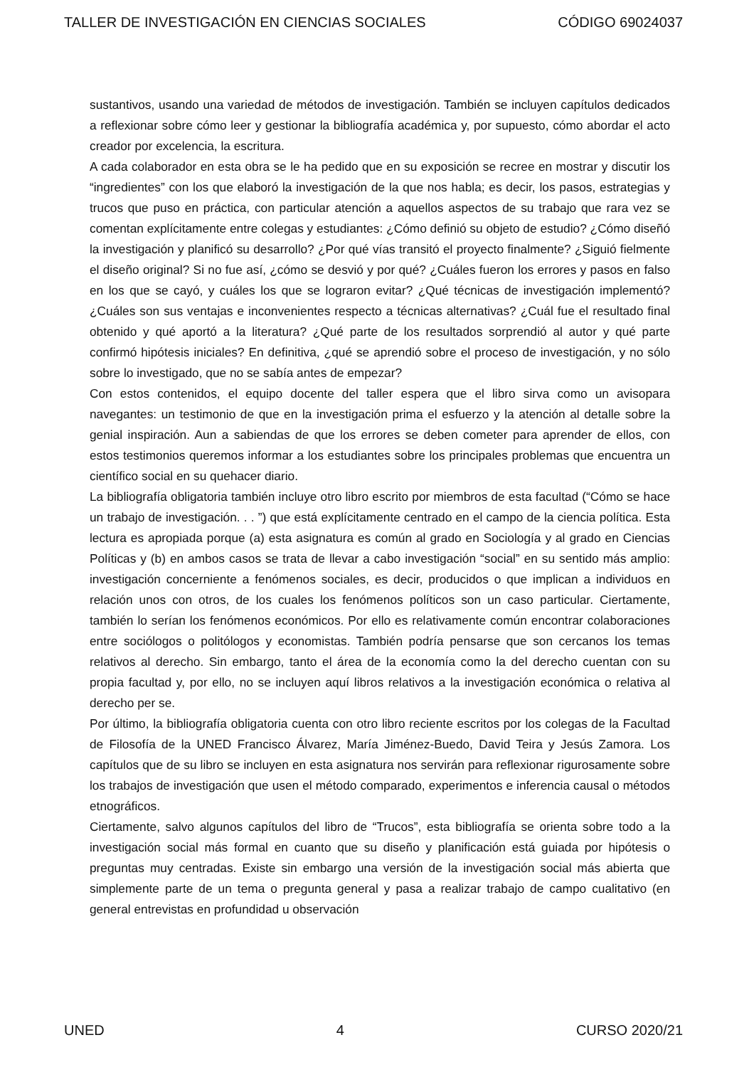TALLER DE INVESTIGACIÓN EN CIENCIAS SOCIALES CÓDIGO 69024037
sustantivos, usando una variedad de métodos de investigación. También se incluyen capítulos dedicados a reflexionar sobre cómo leer y gestionar la bibliografía académica y, por supuesto, cómo abordar el acto creador por excelencia, la escritura.
A cada colaborador en esta obra se le ha pedido que en su exposición se recree en mostrar y discutir los “ingredientes” con los que elaboró la investigación de la que nos habla; es decir, los pasos, estrategias y trucos que puso en práctica, con particular atención a aquellos aspectos de su trabajo que rara vez se comentan explícitamente entre colegas y estudiantes: ¿Cómo definió su objeto de estudio? ¿Cómo diseñó la investigación y planificó su desarrollo? ¿Por qué vías transitó el proyecto finalmente? ¿Siguió fielmente el diseño original? Si no fue así, ¿cómo se desvió y por qué? ¿Cuáles fueron los errores y pasos en falso en los que se cayó, y cuáles los que se lograron evitar? ¿Qué técnicas de investigación implementó? ¿Cuáles son sus ventajas e inconvenientes respecto a técnicas alternativas? ¿Cuál fue el resultado final obtenido y qué aportó a la literatura? ¿Qué parte de los resultados sorprendió al autor y qué parte confirmó hipótesis iniciales? En definitiva, ¿qué se aprendió sobre el proceso de investigación, y no sólo sobre lo investigado, que no se sabía antes de empezar?
Con estos contenidos, el equipo docente del taller espera que el libro sirva como un avisopara navegantes: un testimonio de que en la investigación prima el esfuerzo y la atención al detalle sobre la genial inspiración. Aun a sabiendas de que los errores se deben cometer para aprender de ellos, con estos testimonios queremos informar a los estudiantes sobre los principales problemas que encuentra un científico social en su quehacer diario.
La bibliografía obligatoria también incluye otro libro escrito por miembros de esta facultad (“Cómo se hace un trabajo de investigación. . . ”) que está explícitamente centrado en el campo de la ciencia política. Esta lectura es apropiada porque (a) esta asignatura es común al grado en Sociología y al grado en Ciencias Políticas y (b) en ambos casos se trata de llevar a cabo investigación “social” en su sentido más amplio: investigación concerniente a fenómenos sociales, es decir, producidos o que implican a individuos en relación unos con otros, de los cuales los fenómenos políticos son un caso particular. Ciertamente, también lo serían los fenómenos económicos. Por ello es relativamente común encontrar colaboraciones entre sociólogos o politólogos y economistas. También podría pensarse que son cercanos los temas relativos al derecho. Sin embargo, tanto el área de la economía como la del derecho cuentan con su propia facultad y, por ello, no se incluyen aquí libros relativos a la investigación económica o relativa al derecho per se.
Por último, la bibliografía obligatoria cuenta con otro libro reciente escritos por los colegas de la Facultad de Filosofía de la UNED Francisco Álvarez, María Jiménez-Buedo, David Teira y Jesús Zamora. Los capítulos que de su libro se incluyen en esta asignatura nos servirán para reflexionar rigurosamente sobre los trabajos de investigación que usen el método comparado, experimentos e inferencia causal o métodos etnográficos.
Ciertamente, salvo algunos capítulos del libro de “Trucos”, esta bibliografía se orienta sobre todo a la investigación social más formal en cuanto que su diseño y planificación está guiada por hipótesis o preguntas muy centradas. Existe sin embargo una versión de la investigación social más abierta que simplemente parte de un tema o pregunta general y pasa a realizar trabajo de campo cualitativo (en general entrevistas en profundidad u observación
UNED 4 CURSO 2020/21